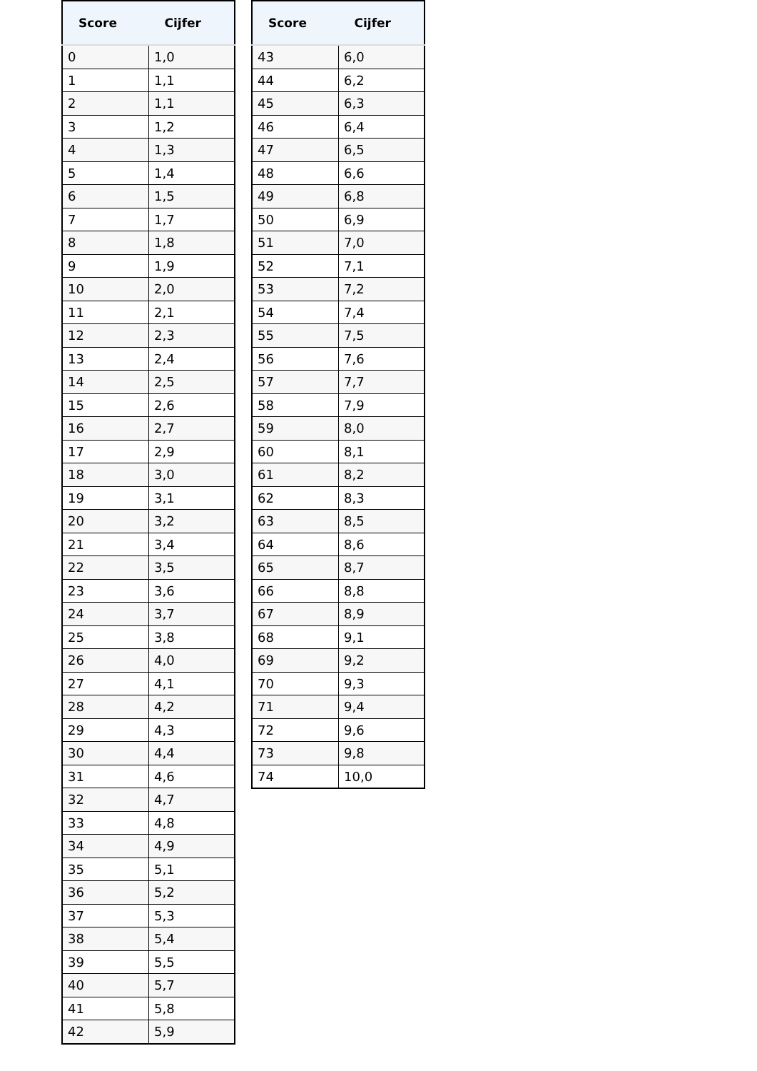| Score | Cijfer |
| --- | --- |
| 0 | 1,0 |
| 1 | 1,1 |
| 2 | 1,1 |
| 3 | 1,2 |
| 4 | 1,3 |
| 5 | 1,4 |
| 6 | 1,5 |
| 7 | 1,7 |
| 8 | 1,8 |
| 9 | 1,9 |
| 10 | 2,0 |
| 11 | 2,1 |
| 12 | 2,3 |
| 13 | 2,4 |
| 14 | 2,5 |
| 15 | 2,6 |
| 16 | 2,7 |
| 17 | 2,9 |
| 18 | 3,0 |
| 19 | 3,1 |
| 20 | 3,2 |
| 21 | 3,4 |
| 22 | 3,5 |
| 23 | 3,6 |
| 24 | 3,7 |
| 25 | 3,8 |
| 26 | 4,0 |
| 27 | 4,1 |
| 28 | 4,2 |
| 29 | 4,3 |
| 30 | 4,4 |
| 31 | 4,6 |
| 32 | 4,7 |
| 33 | 4,8 |
| 34 | 4,9 |
| 35 | 5,1 |
| 36 | 5,2 |
| 37 | 5,3 |
| 38 | 5,4 |
| 39 | 5,5 |
| 40 | 5,7 |
| 41 | 5,8 |
| 42 | 5,9 |
| Score | Cijfer |
| --- | --- |
| 43 | 6,0 |
| 44 | 6,2 |
| 45 | 6,3 |
| 46 | 6,4 |
| 47 | 6,5 |
| 48 | 6,6 |
| 49 | 6,8 |
| 50 | 6,9 |
| 51 | 7,0 |
| 52 | 7,1 |
| 53 | 7,2 |
| 54 | 7,4 |
| 55 | 7,5 |
| 56 | 7,6 |
| 57 | 7,7 |
| 58 | 7,9 |
| 59 | 8,0 |
| 60 | 8,1 |
| 61 | 8,2 |
| 62 | 8,3 |
| 63 | 8,5 |
| 64 | 8,6 |
| 65 | 8,7 |
| 66 | 8,8 |
| 67 | 8,9 |
| 68 | 9,1 |
| 69 | 9,2 |
| 70 | 9,3 |
| 71 | 9,4 |
| 72 | 9,6 |
| 73 | 9,8 |
| 74 | 10,0 |